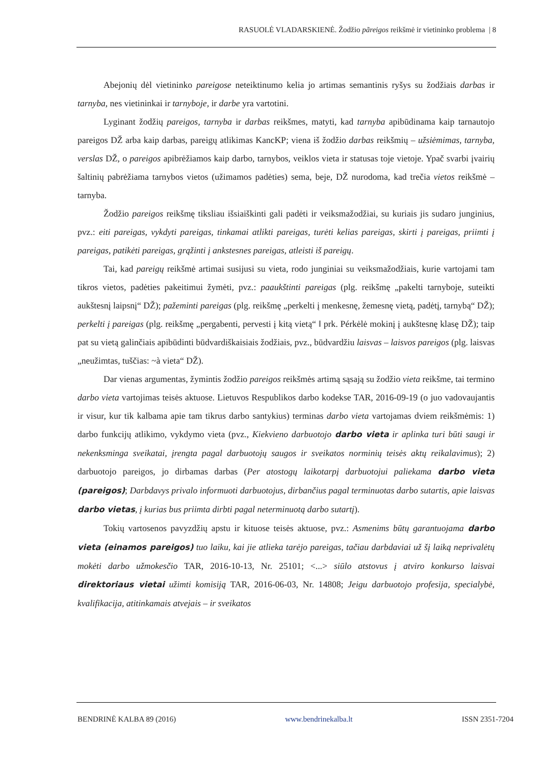RASUOLĖ VLADARSKIENĖ. Žodžio pãreigos reikšmė ir vietininko problema | 8
Abejonių dėl vietininko pareigose neteiktinumo kelia jo artimas semantinis ryšys su žodžiais darbas ir tarnyba, nes vietininkai ir tarnyboje, ir darbe yra vartotini.
Lyginant žodžių pareigos, tarnyba ir darbas reikšmes, matyti, kad tarnyba apibūdinama kaip tarnautojo pareigos DŽ arba kaip darbas, pareigų atlikimas KancKP; viena iš žodžio darbas reikšmių – užsiėmimas, tarnyba, verslas DŽ, o pareigos apibrėžiamos kaip darbo, tarnybos, veiklos vieta ir statusas toje vietoje. Ypač svarbi įvairių šaltinių pabrėžiama tarnybos vietos (užimamos padėties) sema, beje, DŽ nurodoma, kad trečia vietos reikšmė – tarnyba.
Žodžio pareigos reikšmę tiksliau išsiaiškinti gali padėti ir veiksmažodžiai, su kuriais jis sudaro junginius, pvz.: eiti pareigas, vykdyti pareigas, tinkamai atlikti pareigas, turėti kelias pareigas, skirti į pareigas, priimti į pareigas, patikėti pareigas, grąžinti į ankstesnes pareigas, atleisti iš pareigų.
Tai, kad pareigų reikšmė artimai susijusi su vieta, rodo junginiai su veiksmažodžiais, kurie vartojami tam tikros vietos, padėties pakeitimui žymėti, pvz.: paaukštinti pareigas (plg. reikšmę „pakelti tarnyboje, suteikti aukštesnį laipsnį“ DŽ); pažeminti pareigas (plg. reikšmę „perkelti į menkesnę, žemesnę vietą, padėtį, tarnybą“ DŽ); perkelti į pareigas (plg. reikšmę „pergabenti, pervesti į kitą vietą“ ‖ prk. Pérkėlė mokinį į aukštesnę klasę DŽ); taip pat su vietą galinčiais apibūdinti būdvardiškaisiais žodžiais, pvz., būdvardžiu laisvas – laisvos pareigos (plg. laisvas „neužimtas, tuščias: ~à vieta“ DŽ).
Dar vienas argumentas, žymintis žodžio pareigos reikšmės artimą sąsają su žodžio vieta reikšme, tai termino darbo vieta vartojimas teisės aktuose. Lietuvos Respublikos darbo kodekse TAR, 2016-09-19 (o juo vadovaujantis ir visur, kur tik kalbama apie tam tikrus darbo santykius) terminas darbo vieta vartojamas dviem reikšmėmis: 1) darbo funkcijų atlikimo, vykdymo vieta (pvz., Kiekvieno darbuotojo darbo vieta ir aplinka turi būti saugi ir nekenksminga sveikatai, įrengta pagal darbuotojų saugos ir sveikatos norminių teisės aktų reikalavimus); 2) darbuotojo pareigos, jo dirbamas darbas (Per atostogų laikotarpį darbuotojui paliekama darbo vieta (pareigos); Darbdavys privalo informuoti darbuotojus, dirbančius pagal terminuotas darbo sutartis, apie laisvas darbo vietas, į kurias bus priimta dirbti pagal neterminuotą darbo sutartį).
Tokių vartosenos pavyzdžių apstu ir kituose teisės aktuose, pvz.: Asmenims būtų garantuojama darbo vieta (einamos pareigos) tuo laiku, kai jie atlieka tarėjo pareigas, tačiau darbdaviai už šį laiką neprivalėtų mokėti darbo užmokesčio TAR, 2016-10-13, Nr. 25101; <...> siūlo atstovus į atviro konkurso laisvai direktoriaus vietai užimti komisiją TAR, 2016-06-03, Nr. 14808; Jeigu darbuotojo profesija, specialybė, kvalifikacija, atitinkamais atvejais – ir sveikatos
BENDRINĖ KALBA 89 (2016) www.bendrinekalba.lt ISSN 2351-7204